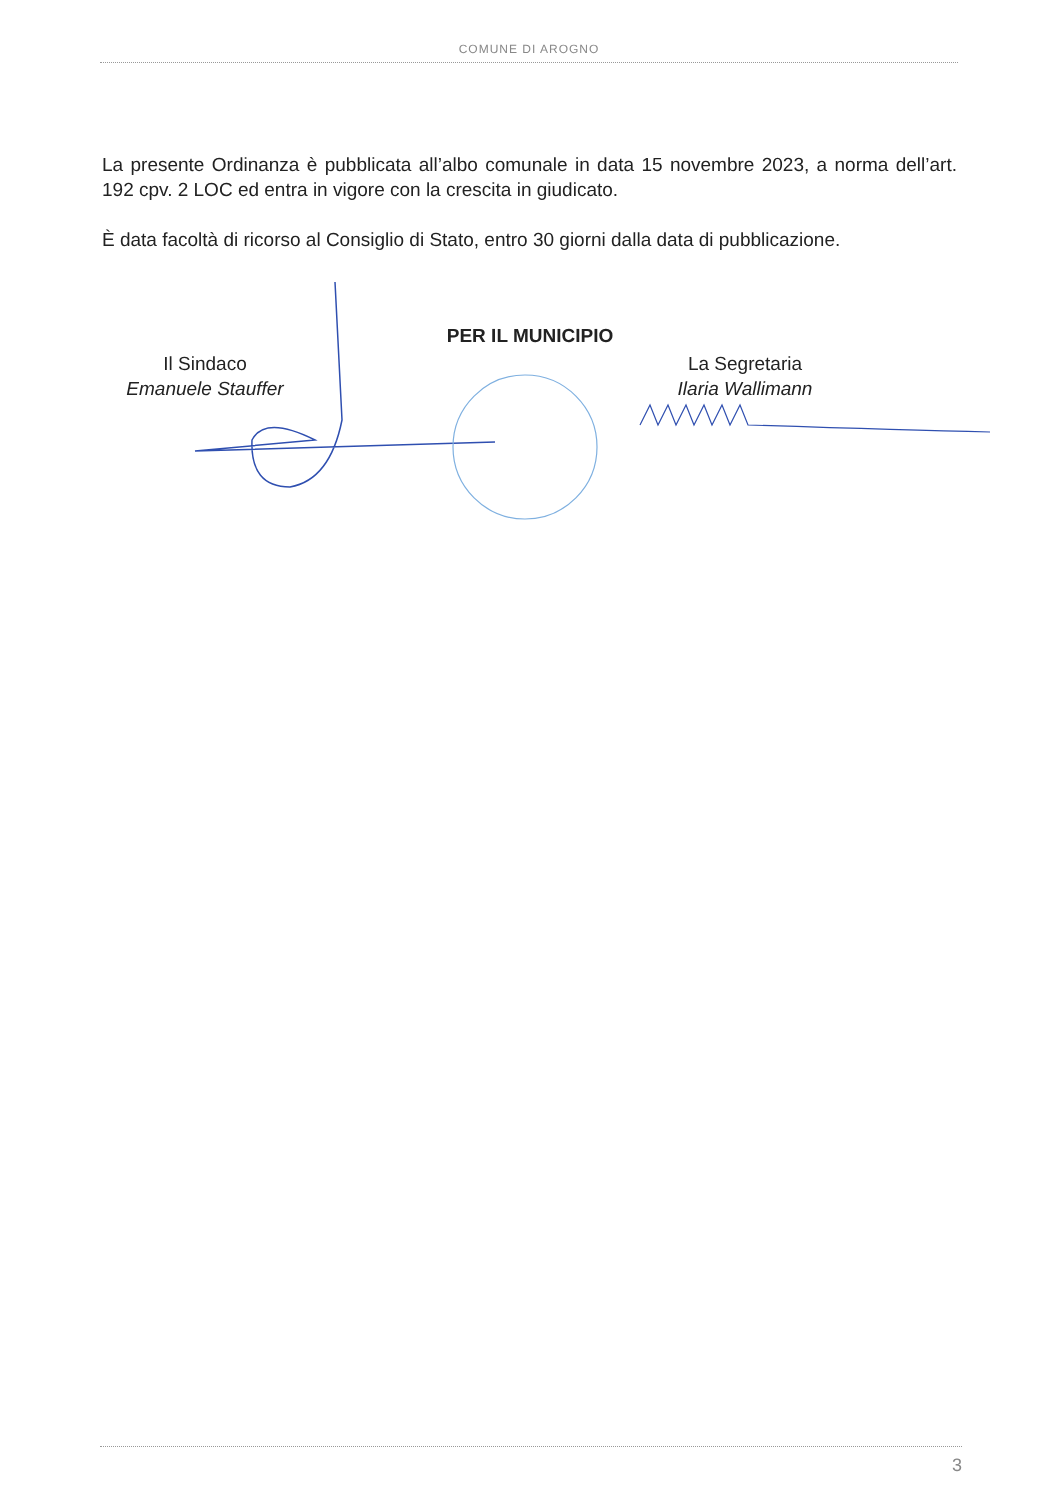COMUNE DI AROGNO
La presente Ordinanza è pubblicata all’albo comunale in data 15 novembre 2023, a norma dell’art. 192 cpv. 2 LOC ed entra in vigore con la crescita in giudicato.
È data facoltà di ricorso al Consiglio di Stato, entro 30 giorni dalla data di pubblicazione.
PER IL MUNICIPIO
Il Sindaco
Emanuele Stauffer
La Segretaria
Ilaria Wallimann
3